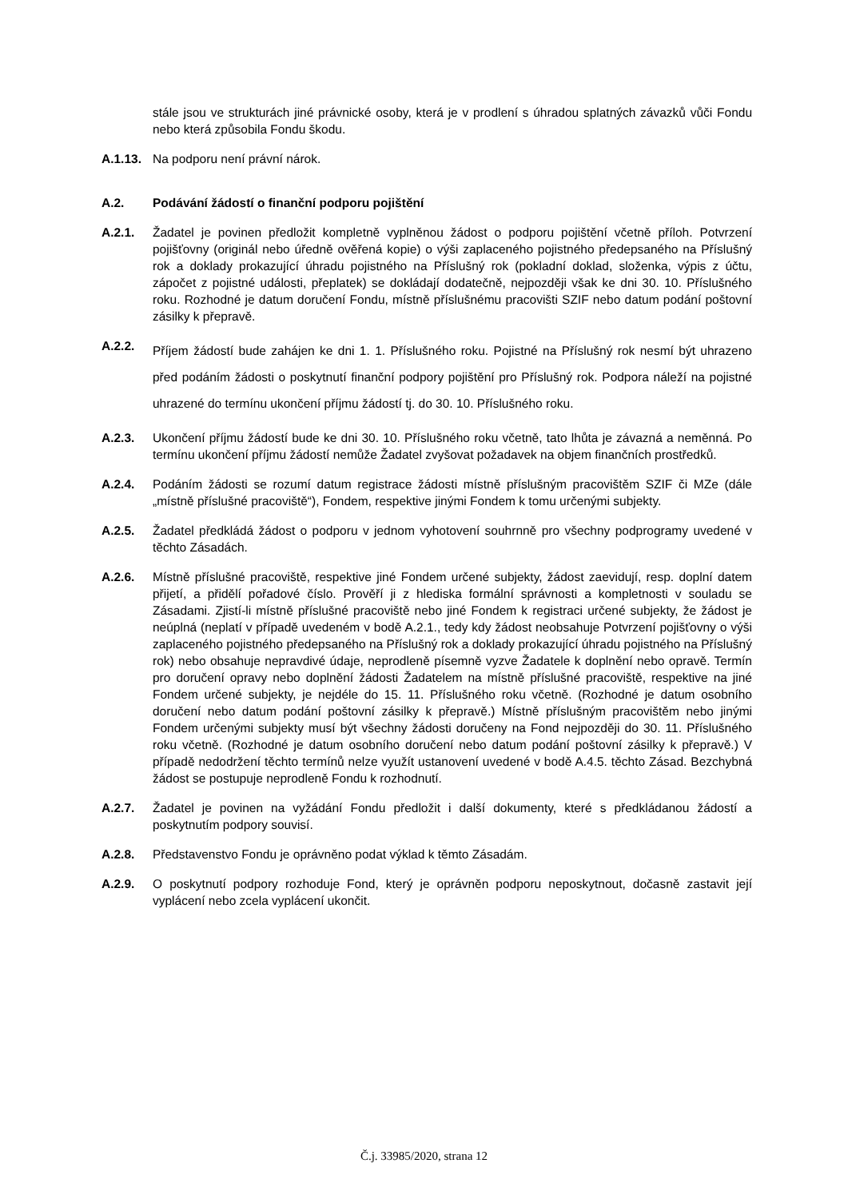stále jsou ve strukturách jiné právnické osoby, která je v prodlení s úhradou splatných závazků vůči Fondu nebo která způsobila Fondu škodu.
A.1.13.
Na podporu není právní nárok.
A.2. Podávání žádostí o finanční podporu pojištění
A.2.1. Žadatel je povinen předložit kompletně vyplněnou žádost o podporu pojištění včetně příloh. Potvrzení pojišťovny (originál nebo úředně ověřená kopie) o výši zaplaceného pojistného předepsaného na Příslušný rok a doklady prokazující úhradu pojistného na Příslušný rok (pokladní doklad, složenka, výpis z účtu, zápočet z pojistné události, přeplatek) se dokládají dodatečně, nejpozději však ke dni 30. 10. Příslušného roku. Rozhodné je datum doručení Fondu, místně příslušnému pracovišti SZIF nebo datum podání poštovní zásilky k přepravě.
A.2.2.
Příjem žádostí bude zahájen ke dni 1. 1. Příslušného roku. Pojistné na Příslušný rok nesmí být uhrazeno před podáním žádosti o poskytnutí finanční podpory pojištění pro Příslušný rok. Podpora náleží na pojistné uhrazené do termínu ukončení příjmu žádostí tj. do 30. 10. Příslušného roku.
A.2.3. Ukončení příjmu žádostí bude ke dni 30. 10. Příslušného roku včetně, tato lhůta je závazná a neměnná. Po termínu ukončení příjmu žádostí nemůže Žadatel zvyšovat požadavek na objem finančních prostředků.
A.2.4. Podáním žádosti se rozumí datum registrace žádosti místně příslušným pracovištěm SZIF či MZe (dále „místně příslušné pracoviště“), Fondem, respektive jinými Fondem k tomu určenými subjekty.
A.2.5. Žadatel předkládá žádost o podporu v jednom vyhotovení souhrnně pro všechny podprogramy uvedené v těchto Zásadách.
A.2.6. Místně příslušné pracoviště, respektive jiné Fondem určené subjekty, žádost zaevidují, resp. doplní datem přijetí, a přidělí pořadové číslo. Prověří ji z hlediska formální správnosti a kompletnosti v souladu se Zásadami. Zjistí-li místně příslušné pracoviště nebo jiné Fondem k registraci určené subjekty, že žádost je neúplná (neplatí v případě uvedeném v bodě A.2.1., tedy kdy žádost neobsahuje Potvrzení pojišťovny o výši zaplaceného pojistného předepsaného na Příslušný rok a doklady prokazující úhradu pojistného na Příslušný rok) nebo obsahuje nepravdivé údaje, neprodleně písemně vyzve Žadatele k doplnění nebo opravě. Termín pro doručení opravy nebo doplnění žádosti Žadatelem na místně příslušné pracoviště, respektive na jiné Fondem určené subjekty, je nejdéle do 15. 11. Příslušného roku včetně. (Rozhodné je datum osobního doručení nebo datum podání poštovní zásilky k přepravě.) Místně příslušným pracovištěm nebo jinými Fondem určenými subjekty musí být všechny žádosti doručeny na Fond nejpozději do 30. 11. Příslušného roku včetně. (Rozhodné je datum osobního doručení nebo datum podání poštovní zásilky k přepravě.) V případě nedodržení těchto termínů nelze využít ustanovení uvedené v bodě A.4.5. těchto Zásad. Bezchybná žádost se postupuje neprodleně Fondu k rozhodnutí.
A.2.7. Žadatel je povinen na vyžádání Fondu předložit i další dokumenty, které s předkládanou žádostí a poskytnutím podpory souvisí.
A.2.8. Představenstvo Fondu je oprávněno podat výklad k těmto Zásadám.
A.2.9. O poskytnutí podpory rozhoduje Fond, který je oprávněn podporu neposkytnout, dočasně zastavit její vyplácení nebo zcela vyplácení ukončit.
Č.j. 33985/2020, strana 12